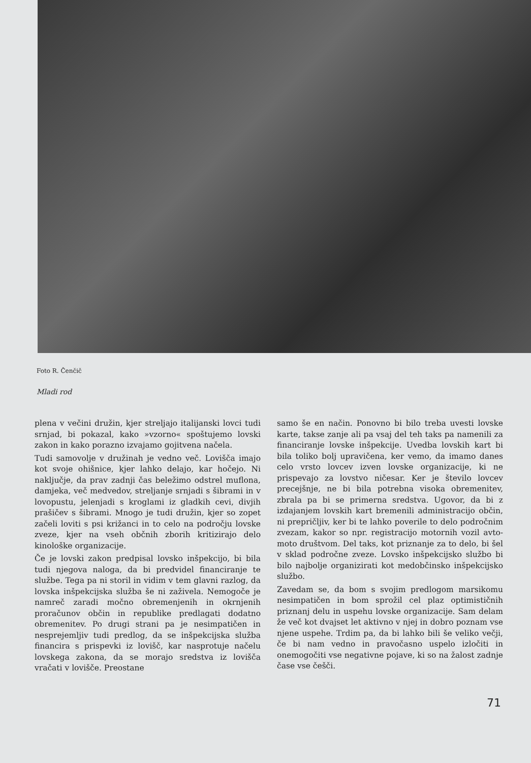Foto R. Čenčič
Mladi rod
plena v večini družin, kjer streljajo italijanski lovci tudi srnjad, bi pokazal, kako »vzorno« spoštujemo lovski zakon in kako porazno izvajamo gojitvena načela.
Tudi samovolje v družinah je vedno več. Lovišča imajo kot svoje ohišnice, kjer lahko delajo, kar hočejo. Ni naključje, da prav zadnji čas beležimo odstrel muflona, damjeka, več medvedov, streljanje srnjadi s šibrami in v lovopustu, jelenjadi s kroglami iz gladkih cevi, divjih prašičev s šibrami. Mnogo je tudi družin, kjer so zopet začeli loviti s psi križanci in to celo na področju lovske zveze, kjer na vseh občnih zborih kritizirajo delo kinološke organizacije.
Če je lovski zakon predpisal lovsko inšpekcijo, bi bila tudi njegova naloga, da bi predvidel financiranje te službe. Tega pa ni storil in vidim v tem glavni razlog, da lovska inšpekcijska služba še ni zaživela. Nemogoče je namreč zaradi močno obremenjenih in okrnjenih proračunov občin in republike predlagati dodatno obremenitev. Po drugi strani pa je nesimpatičen in nesprejemljiv tudi predlog, da se inšpekcijska služba financira s prispevki iz lovišč, kar nasprotuje načelu lovskega zakona, da se morajo sredstva iz lovišča vračati v lovišče. Preostane
samo še en način. Ponovno bi bilo treba uvesti lovske karte, takse zanje ali pa vsaj del teh taks pa namenili za financiranje lovske inšpekcije. Uvedba lovskih kart bi bila toliko bolj upravičena, ker vemo, da imamo danes celo vrsto lovcev izven lovske organizacije, ki ne prispevajo za lovstvo ničesar. Ker je število lovcev precejšnje, ne bi bila potrebna visoka obremenitev, zbrala pa bi se primerna sredstva. Ugovor, da bi z izdajanjem lovskih kart bremenili administracijo občin, ni prepričljiv, ker bi te lahko poverile to delo področnim zvezam, kakor so npr. registracijo motornih vozil avto-moto društvom. Del taks, kot priznanje za to delo, bi šel v sklad področne zveze. Lovsko inšpekcijsko službo bi bilo najbolje organizirati kot medobčinsko inšpekcijsko službo.
Zavedam se, da bom s svojim predlogom marsikomu nesimpatičen in bom sprožil cel plaz optimističnih priznanj delu in uspehu lovske organizacije. Sam delam že več kot dvajset let aktivno v njej in dobro poznam vse njene uspehe. Trdim pa, da bi lahko bili še veliko večji, če bi nam vedno in pravočasno uspelo izločiti in onemogočiti vse negativne pojave, ki so na žalost zadnje čase vse češči.
71